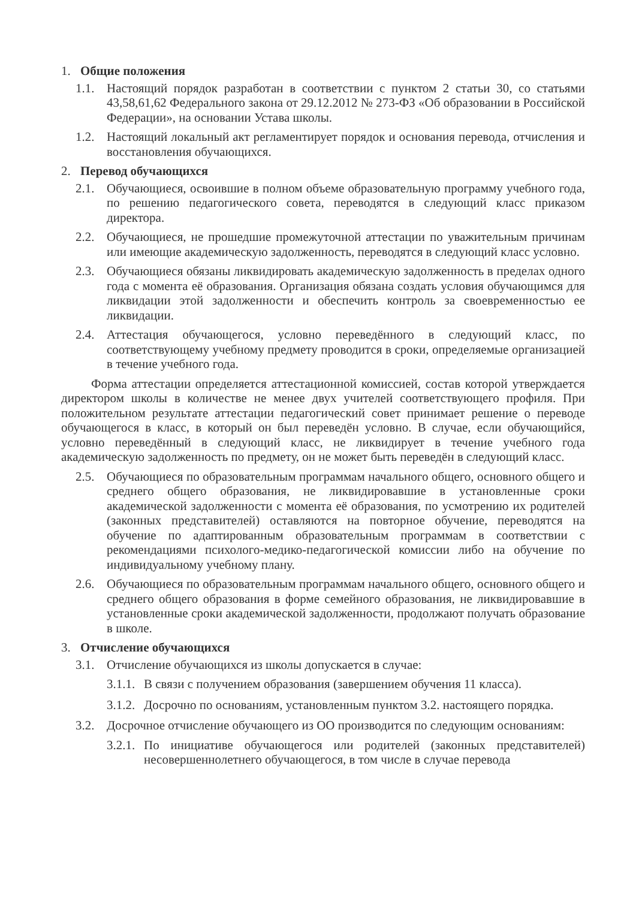1. Общие положения
1.1. Настоящий порядок разработан в соответствии с пунктом 2 статьи 30, со статьями 43,58,61,62 Федерального закона от 29.12.2012 № 273-ФЗ «Об образовании в Российской Федерации», на основании Устава школы.
1.2. Настоящий локальный акт регламентирует порядок и основания перевода, отчисления и восстановления обучающихся.
2. Перевод обучающихся
2.1. Обучающиеся, освоившие в полном объеме образовательную программу учебного года, по решению педагогического совета, переводятся в следующий класс приказом директора.
2.2. Обучающиеся, не прошедшие промежуточной аттестации по уважительным причинам или имеющие академическую задолженность, переводятся в следующий класс условно.
2.3. Обучающиеся обязаны ликвидировать академическую задолженность в пределах одного года с момента её образования. Организация обязана создать условия обучающимся для ликвидации этой задолженности и обеспечить контроль за своевременностью ее ликвидации.
2.4. Аттестация обучающегося, условно переведённого в следующий класс, по соответствующему учебному предмету проводится в сроки, определяемые организацией в течение учебного года.
Форма аттестации определяется аттестационной комиссией, состав которой утверждается директором школы в количестве не менее двух учителей соответствующего профиля. При положительном результате аттестации педагогический совет принимает решение о переводе обучающегося в класс, в который он был переведён условно. В случае, если обучающийся, условно переведённый в следующий класс, не ликвидирует в течение учебного года академическую задолженность по предмету, он не может быть переведён в следующий класс.
2.5. Обучающиеся по образовательным программам начального общего, основного общего и среднего общего образования, не ликвидировавшие в установленные сроки академической задолженности с момента её образования, по усмотрению их родителей (законных представителей) оставляются на повторное обучение, переводятся на обучение по адаптированным образовательным программам в соответствии с рекомендациями психолого-медико-педагогической комиссии либо на обучение по индивидуальному учебному плану.
2.6. Обучающиеся по образовательным программам начального общего, основного общего и среднего общего образования в форме семейного образования, не ликвидировавшие в установленные сроки академической задолженности, продолжают получать образование в школе.
3. Отчисление обучающихся
3.1. Отчисление обучающихся из школы допускается в случае:
3.1.1. В связи с получением образования (завершением обучения 11 класса).
3.1.2. Досрочно по основаниям, установленным пунктом 3.2. настоящего порядка.
3.2. Досрочное отчисление обучающего из ОО производится по следующим основаниям:
3.2.1. По инициативе обучающегося или родителей (законных представителей) несовершеннолетнего обучающегося, в том числе в случае перевода